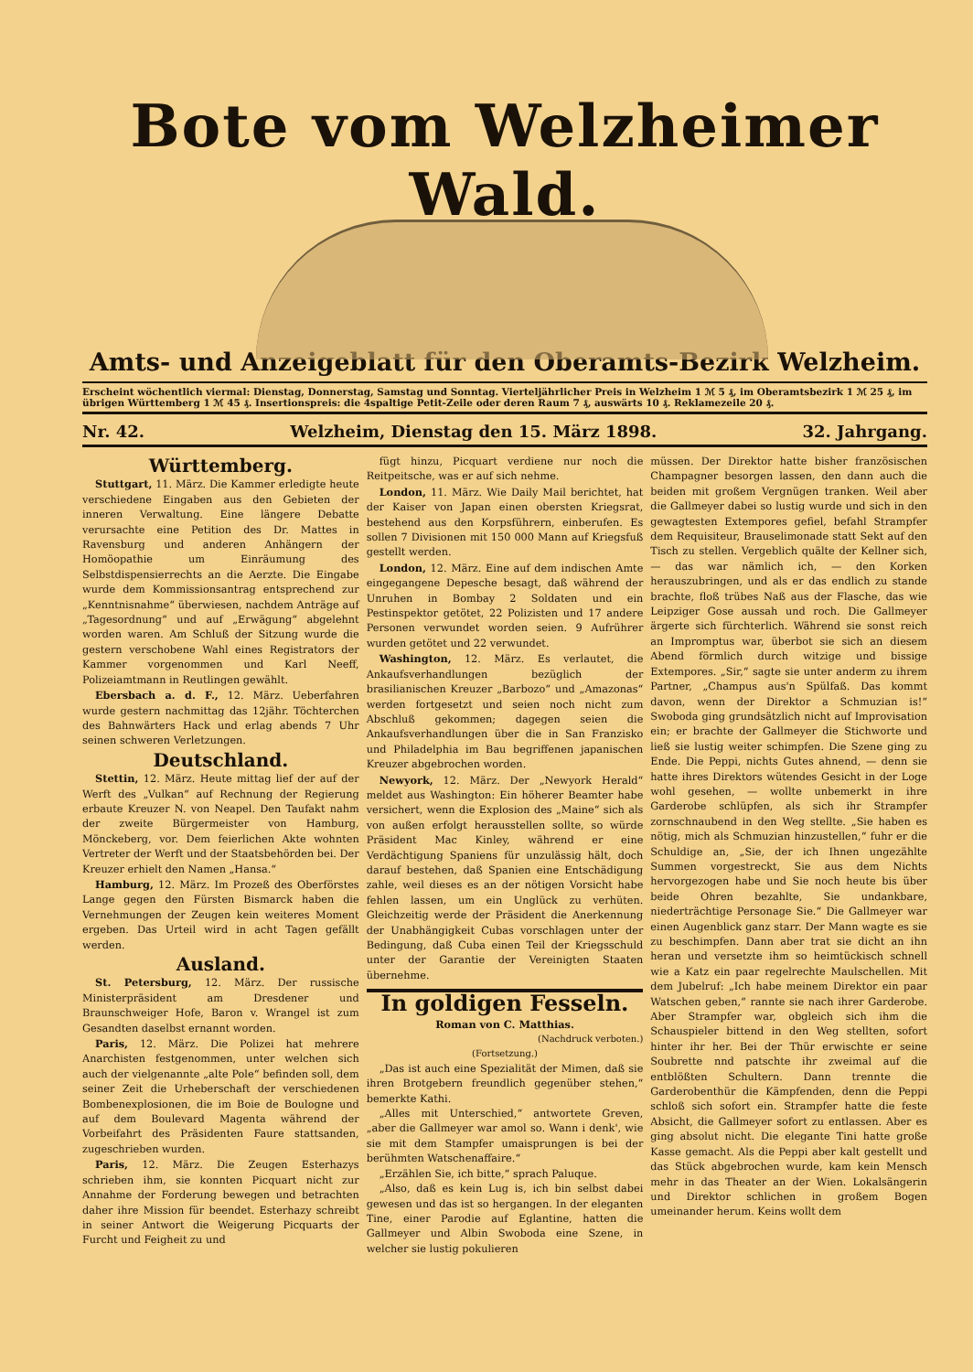Bote vom Welzheimer Wald.
Amts- und Anzeigeblatt für den Oberamts-Bezirk Welzheim.
Erscheint wöchentlich viermal: Dienstag, Donnerstag, Samstag und Sonntag. Vierteljährlicher Preis in Welzheim 1 ℳ 5 ₰, im Oberamtsbezirk 1 ℳ 25 ₰, im übrigen Württemberg 1 ℳ 45 ₰. Insertionspreis: die 4spaltige Petit-Zeile oder deren Raum 7 ₰, auswärts 10 ₰. Reklamezeile 20 ₰.
Nr. 42. Welzheim, Dienstag den 15. März 1898. 32. Jahrgang.
Württemberg.
Stuttgart, 11. März. Die Kammer erledigte heute verschiedene Eingaben aus den Gebieten der inneren Verwaltung. Eine längere Debatte verursachte eine Petition des Dr. Mattes in Ravensburg und anderen Anhängern der Homöopathie um Einräumung des Selbstdispensierrechts an die Aerzte. Die Eingabe wurde dem Kommissionsantrag entsprechend zur „Kenntnisnahme“ überwiesen, nachdem Anträge auf „Tagesordnung“ und auf „Erwägung“ abgelehnt worden waren. Am Schluß der Sitzung wurde die gestern verschobene Wahl eines Registrators der Kammer vorgenommen und Karl Neeff, Polizeiamtmann in Reutlingen gewählt.
Ebersbach a. d. F., 12. März. Ueberfahren wurde gestern nachmittag das 12jähr. Töchterchen des Bahnwärters Hack und erlag abends 7 Uhr seinen schweren Verletzungen.
Deutschland.
Stettin, 12. März. Heute mittag lief der auf der Werft des „Vulkan“ auf Rechnung der Regierung erbaute Kreuzer N. von Neapel. Den Taufakt nahm der zweite Bürgermeister von Hamburg, Mönckeberg, vor. Dem feierlichen Akte wohnten Vertreter der Werft und der Staatsbehörden bei. Der Kreuzer erhielt den Namen „Hansa.“
Hamburg, 12. März. Im Prozeß des Oberförstes Lange gegen den Fürsten Bismarck haben die Vernehmungen der Zeugen kein weiteres Moment ergeben. Das Urteil wird in acht Tagen gefällt werden.
Ausland.
St. Petersburg, 12. März. Der russische Ministerpräsident am Dresdener und Braunschweiger Hofe, Baron v. Wrangel ist zum Gesandten daselbst ernannt worden.
Paris, 12. März. Die Polizei hat mehrere Anarchisten festgenommen, unter welchen sich auch der vielgenannte „alte Pole“ befinden soll, dem seiner Zeit die Urheberschaft der verschiedenen Bombenexplosionen, die im Boie de Boulogne und auf dem Boulevard Magenta während der Vorbeifahrt des Präsidenten Faure stattsanden, zugeschrieben wurden.
Paris, 12. März. Die Zeugen Esterhazys schrieben ihm, sie konnten Picquart nicht zur Annahme der Forderung bewegen und betrachten daher ihre Mission für beendet. Esterhazy schreibt in seiner Antwort die Weigerung Picquarts der Furcht und Feigheit zu und
fügt hinzu, Picquart verdiene nur noch die Reitpeitsche, was er auf sich nehme.
London, 11. März. Wie Daily Mail berichtet, hat der Kaiser von Japan einen obersten Kriegsrat, bestehend aus den Korpsführern, einberufen. Es sollen 7 Divisionen mit 150 000 Mann auf Kriegsfuß gestellt werden.
London, 12. März. Eine auf dem indischen Amte eingegangene Depesche besagt, daß während der Unruhen in Bombay 2 Soldaten und ein Pestinspektor getötet, 22 Polizisten und 17 andere Personen verwundet worden seien. 9 Aufrührer wurden getötet und 22 verwundet.
Washington, 12. März. Es verlautet, die Ankaufsverhandlungen bezüglich der brasilianischen Kreuzer „Barbozo“ und „Amazonas“ werden fortgesetzt und seien noch nicht zum Abschluß gekommen; dagegen seien die Ankaufsverhandlungen über die in San Franzisko und Philadelphia im Bau begriffenen japanischen Kreuzer abgebrochen worden.
Newyork, 12. März. Der „Newyork Herald“ meldet aus Washington: Ein höherer Beamter habe versichert, wenn die Explosion des „Maine“ sich als von außen erfolgt herausstellen sollte, so würde Präsident Mac Kinley, während er eine Verdächtigung Spaniens für unzulässig hält, doch darauf bestehen, daß Spanien eine Entschädigung zahle, weil dieses es an der nötigen Vorsicht habe fehlen lassen, um ein Unglück zu verhüten. Gleichzeitig werde der Präsident die Anerkennung der Unabhängigkeit Cubas vorschlagen unter der Bedingung, daß Cuba einen Teil der Kriegsschuld unter der Garantie der Vereinigten Staaten übernehme.
In goldigen Fesseln.
Roman von C. Matthias.
(Nachdruck verboten.)
(Fortsetzung.)
„Das ist auch eine Spezialität der Mimen, daß sie ihren Brotgebern freundlich gegenüber stehen,“ bemerkte Kathi.
„Alles mit Unterschied,“ antwortete Greven, „aber die Gallmeyer war amol so. Wann i denk', wie sie mit dem Stampfer umaisprungen is bei der berühmten Watschenaffaire.“
„Erzählen Sie, ich bitte,“ sprach Paluque.
„Also, daß es kein Lug is, ich bin selbst dabei gewesen und das ist so hergangen. In der eleganten Tine, einer Parodie auf Eglantine, hatten die Gallmeyer und Albin Swoboda eine Szene, in welcher sie lustig pokulieren
müssen. Der Direktor hatte bisher französischen Champagner besorgen lassen, den dann auch die beiden mit großem Vergnügen tranken. Weil aber die Gallmeyer dabei so lustig wurde und sich in den gewagtesten Extempores gefiel, befahl Strampfer dem Requisiteur, Brauselimonade statt Sekt auf den Tisch zu stellen. Vergeblich quälte der Kellner sich, — das war nämlich ich, — den Korken herauszubringen, und als er das endlich zu stande brachte, floß trübes Naß aus der Flasche, das wie Leipziger Gose aussah und roch. Die Gallmeyer ärgerte sich fürchterlich. Während sie sonst reich an Impromptus war, überbot sie sich an diesem Abend förmlich durch witzige und bissige Extempores. „Sir,“ sagte sie unter anderm zu ihrem Partner, „Champus aus'n Spülfaß. Das kommt davon, wenn der Direktor a Schmuzian is!“ Swoboda ging grundsätzlich nicht auf Improvisation ein; er brachte der Gallmeyer die Stichworte und ließ sie lustig weiter schimpfen. Die Szene ging zu Ende. Die Peppi, nichts Gutes ahnend, — denn sie hatte ihres Direktors wütendes Gesicht in der Loge wohl gesehen, — wollte unbemerkt in ihre Garderobe schlüpfen, als sich ihr Strampfer zornschnaubend in den Weg stellte. „Sie haben es nötig, mich als Schmuzian hinzustellen,“ fuhr er die Schuldige an, „Sie, der ich Ihnen ungezählte Summen vorgestreckt, Sie aus dem Nichts hervorgezogen habe und Sie noch heute bis über beide Ohren bezahlte, Sie undankbare, niederträchtige Personage Sie.“ Die Gallmeyer war einen Augenblick ganz starr. Der Mann wagte es sie zu beschimpfen. Dann aber trat sie dicht an ihn heran und versetzte ihm so heimtückisch schnell wie a Katz ein paar regelrechte Maulschellen. Mit dem Jubelruf: „Ich habe meinem Direktor ein paar Watschen geben,“ rannte sie nach ihrer Garderobe. Aber Strampfer war, obgleich sich ihm die Schauspieler bittend in den Weg stellten, sofort hinter ihr her. Bei der Thür erwischte er seine Soubrette nnd patschte ihr zweimal auf die entblößten Schultern. Dann trennte die Garderobenthür die Kämpfenden, denn die Peppi schloß sich sofort ein. Strampfer hatte die feste Absicht, die Gallmeyer sofort zu entlassen. Aber es ging absolut nicht. Die elegante Tini hatte große Kasse gemacht. Als die Peppi aber kalt gestellt und das Stück abgebrochen wurde, kam kein Mensch mehr in das Theater an der Wien. Lokalsängerin und Direktor schlichen in großem Bogen umeinander herum. Keins wollt dem